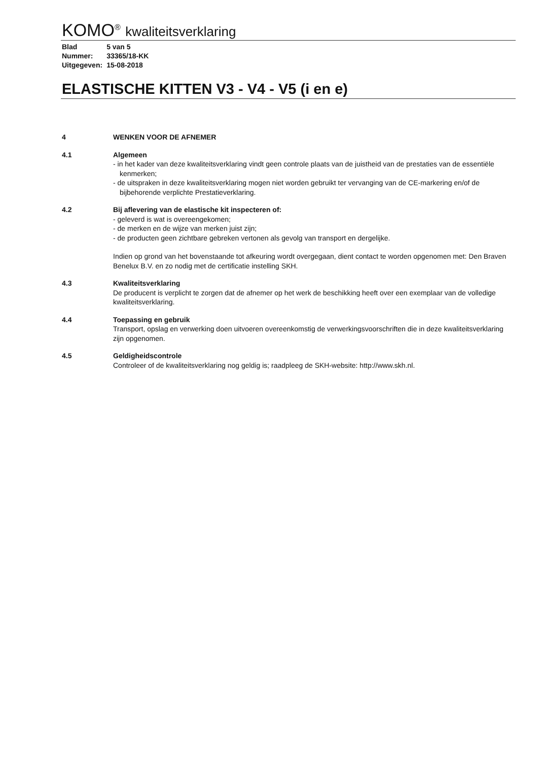KOMO<sup>®</sup> kwaliteitsverklaring
| Blad | 5 van 5 |
| Nummer: | 33365/18-KK |
| Uitgegeven: | 15-08-2018 |
ELASTISCHE KITTEN V3 - V4 - V5 (i en e)
4 WENKEN VOOR DE AFNEMER
4.1 Algemeen
- in het kader van deze kwaliteitsverklaring vindt geen controle plaats van de juistheid van de prestaties van de essentiële kenmerken;
- de uitspraken in deze kwaliteitsverklaring mogen niet worden gebruikt ter vervanging van de CE-markering en/of de bijbehorende verplichte Prestatieverklaring.
4.2 Bij aflevering van de elastische kit inspecteren of:
- geleverd is wat is overeengekomen;
- de merken en de wijze van merken juist zijn;
- de producten geen zichtbare gebreken vertonen als gevolg van transport en dergelijke.
Indien op grond van het bovenstaande tot afkeuring wordt overgegaan, dient contact te worden opgenomen met: Den Braven Benelux B.V. en zo nodig met de certificatie instelling SKH.
4.3 Kwaliteitsverklaring
De producent is verplicht te zorgen dat de afnemer op het werk de beschikking heeft over een exemplaar van de volledige kwaliteitsverklaring.
4.4 Toepassing en gebruik
Transport, opslag en verwerking doen uitvoeren overeenkomstig de verwerkingsvoorschriften die in deze kwaliteitsverklaring zijn opgenomen.
4.5 Geldigheidscontrole
Controleer of de kwaliteitsverklaring nog geldig is; raadpleeg de SKH-website: http://www.skh.nl.